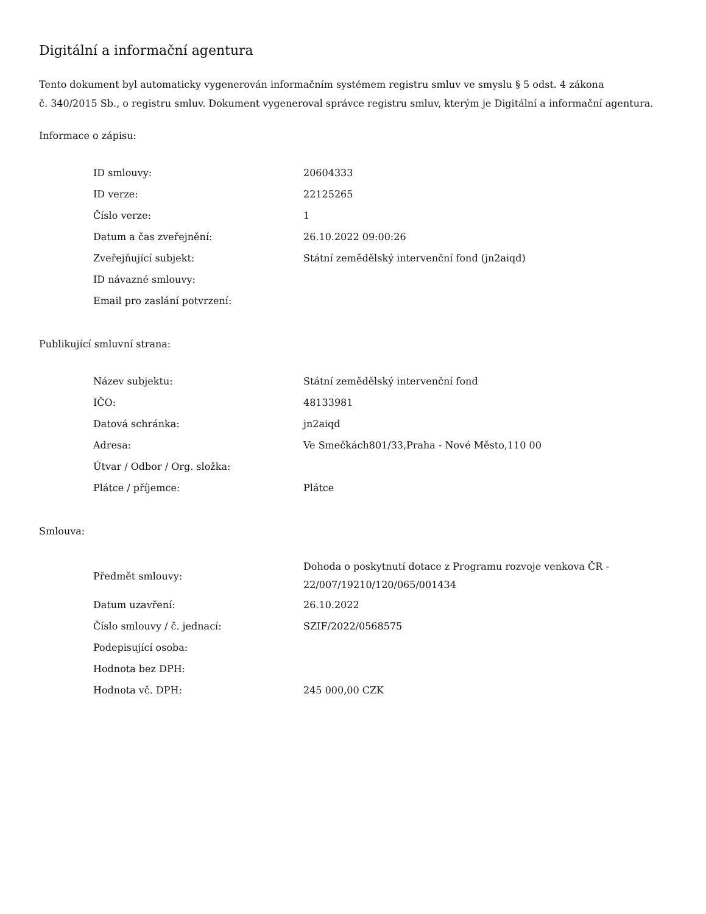Digitální a informační agentura
Tento dokument byl automaticky vygenerován informačním systémem registru smluv ve smyslu § 5 odst. 4 zákona
č. 340/2015 Sb., o registru smluv. Dokument vygeneroval správce registru smluv, kterým je Digitální a informační agentura.
Informace o zápisu:
| ID smlouvy: | 20604333 |
| ID verze: | 22125265 |
| Číslo verze: | 1 |
| Datum a čas zveřejnění: | 26.10.2022 09:00:26 |
| Zveřejňující subjekt: | Státní zemědělský intervenční fond (jn2aiqd) |
| ID návazné smlouvy: | |
| Email pro zaslání potvrzení: | |
Publikující smluvní strana:
| Název subjektu: | Státní zemědělský intervenční fond |
| IČO: | 48133981 |
| Datová schránka: | jn2aiqd |
| Adresa: | Ve Smečkách801/33,Praha - Nové Město,110 00 |
| Útvar / Odbor / Org. složka: | |
| Plátce / příjemce: | Plátce |
Smlouva:
| Předmět smlouvy: | Dohoda o poskytnutí dotace z Programu rozvoje venkova ČR - 22/007/19210/120/065/001434 |
| Datum uzavření: | 26.10.2022 |
| Číslo smlouvy / č. jednací: | SZIF/2022/0568575 |
| Podepisující osoba: | |
| Hodnota bez DPH: | |
| Hodnota vč. DPH: | 245 000,00 CZK |